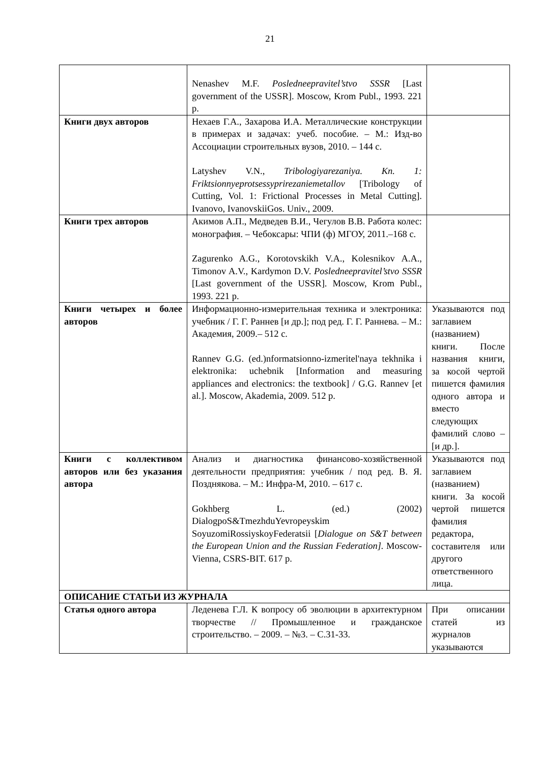21
| | Nenashev M.F. Posledneepravitel’stvo SSSR [Last government of the USSR]. Moscow, Krom Publ., 1993. 221 p. | |
| Книги двух авторов | Нехаев Г.А., Захарова И.А. Металлические конструкции в примерах и задачах: учеб. пособие. – М.: Изд-во Ассоциации строительных вузов, 2010. – 144 с. Latyshev V.N., Tribologiyarezaniya. Kn. 1: Friktsionnyeprotsessyprirezaniemetallov [Tribology of Cutting, Vol. 1: Frictional Processes in Metal Cutting]. Ivanovo, IvanovskiiGos. Univ., 2009. | |
| Книги трех авторов | Акимов А.П., Медведев В.И., Чегулов В.В. Работа колес: монография. – Чебоксары: ЧПИ (ф) МГОУ, 2011.–168 с. Zagurenko A.G., Korotovskikh V.A., Kolesnikov A.A., Timonov A.V., Kardymon D.V. Posledneepravitel’stvo SSSR [Last government of the USSR]. Moscow, Krom Publ., 1993. 221 p. | |
| Книги четырех и более авторов | Информационно-измерительная техника и электроника: учебник / Г. Г. Раннев [и др.]; под ред. Г. Г. Раннева. – М.: Академия, 2009.– 512 с. Rannev G.G. (ed.)nformatsionno-izmeritel'naya tekhnika i elektronika: uchebnik [Information and measuring appliances and electronics: the textbook] / G.G. Rannev [et al.]. Moscow, Akademia, 2009. 512 p. | Указываются под заглавием (названием) книги. После названия книги, за косой чертой пишется фамилия одного автора и вместо следующих фамилий слово – [и др.]. |
| Книги с коллективом авторов или без указания автора | Анализ и диагностика финансово-хозяйственной деятельности предприятия: учебник / под ред. В. Я. Позднякова. – М.: Инфра-М, 2010. – 617 с. Gokhberg L. (ed.) (2002) DialogpoS&TmezhduYevropeyskim SoyuzomiRossiyskoyFederatsii [ Dialogue on S&T between the European Union and the Russian Federation]. Moscow-Vienna, CSRS-BIT. 617 p. | Указываются под заглавием (названием) книги. За косой чертой пишется фамилия редактора, составителя или другого ответственного лица. |
| ОПИСАНИЕ СТАТЬИ ИЗ ЖУРНАЛА | | |
| Статья одного автора | Леденева Г.Л. К вопросу об эволюции в архитектурном творчестве // Промышленное и гражданское строительство. – 2009. – №3. – С.31-33. | При описании статей из журналов указываются |